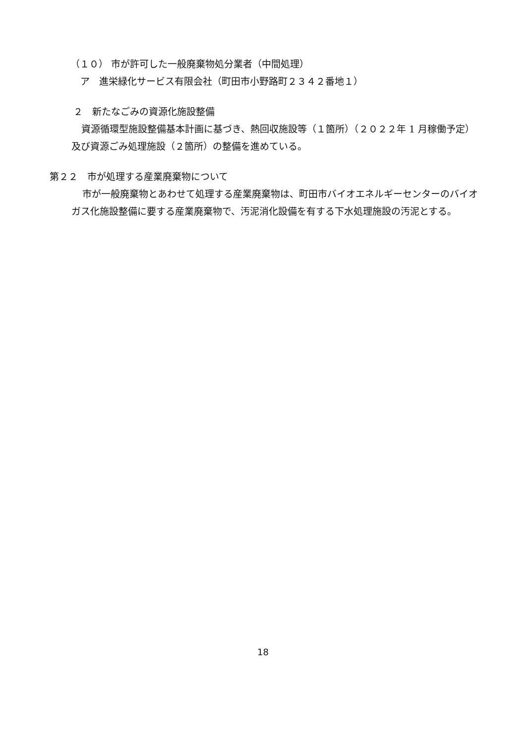（１０） 市が許可した一般廃棄物処分業者（中間処理）
ア　進栄緑化サービス有限会社（町田市小野路町２３４２番地１）
２　新たなごみの資源化施設整備
資源循環型施設整備基本計画に基づき、熱回収施設等（１箇所）（２０２２年 1 月稼働予定）及び資源ごみ処理施設（２箇所）の整備を進めている。
第２２　市が処理する産業廃棄物について
市が一般廃棄物とあわせて処理する産業廃棄物は、町田市バイオエネルギーセンターのバイオガス化施設整備に要する産業廃棄物で、汚泥消化設備を有する下水処理施設の汚泥とする。
18